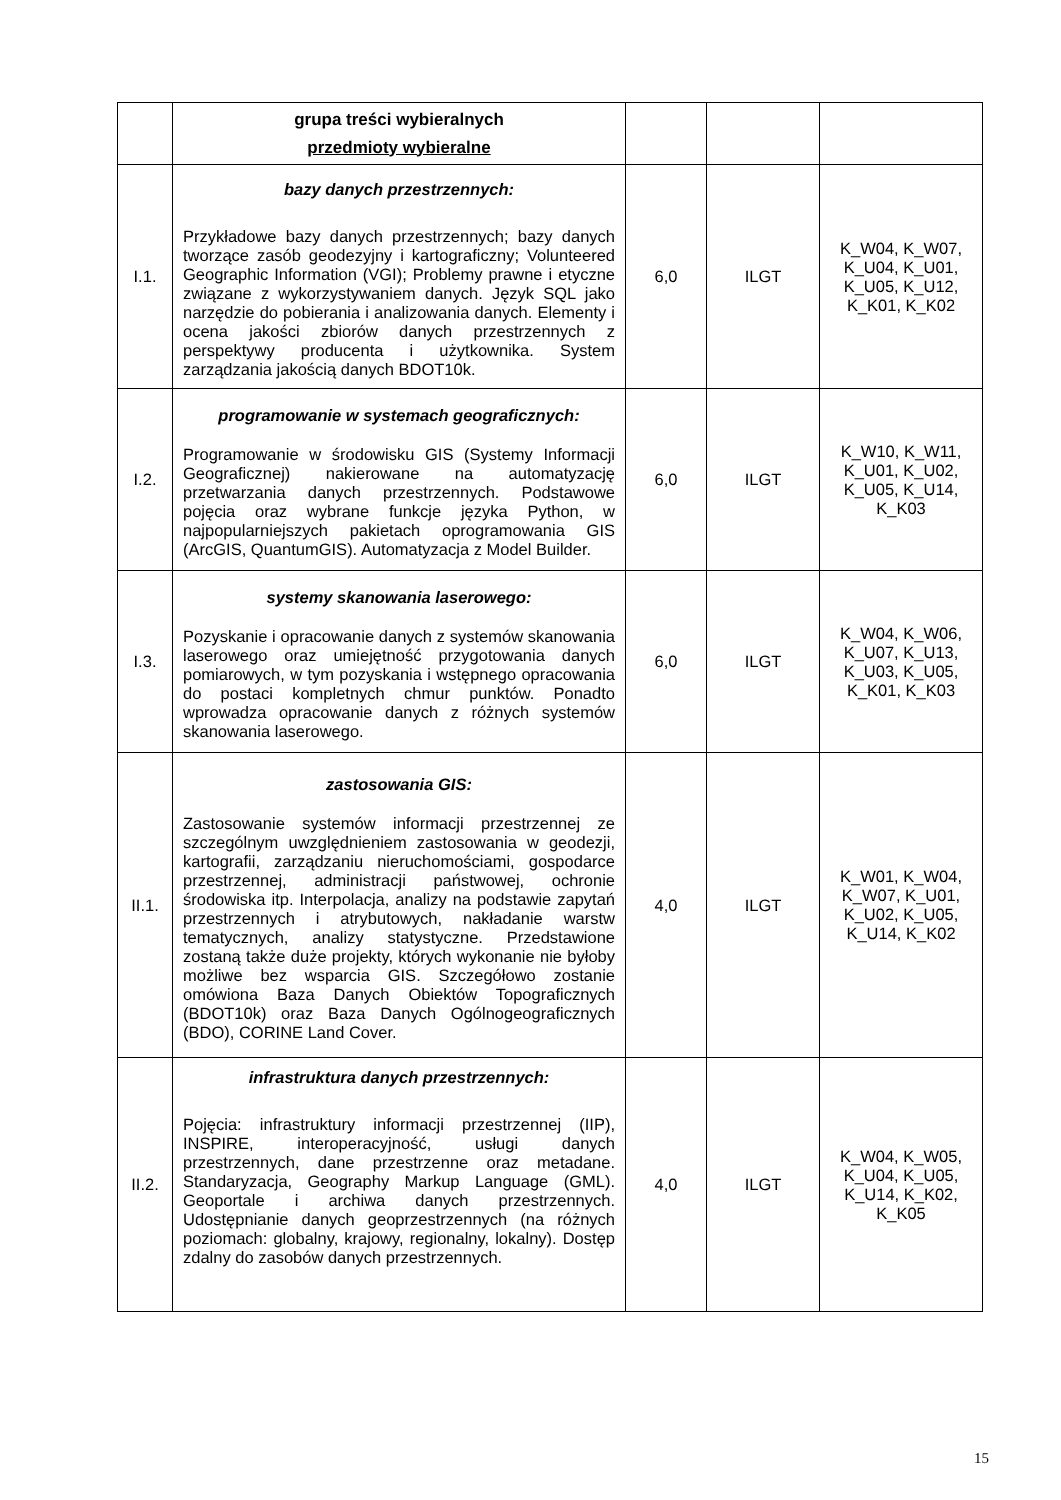| | grupa treści wybieralnych przedmioty wybieralne | | | |
| I.1. | bazy danych przestrzennych: Przykładowe bazy danych przestrzennych; bazy danych tworzące zasób geodezyjny i kartograficzny; Volunteered Geographic Information (VGI); Problemy prawne i etyczne związane z wykorzystywaniem danych. Język SQL jako narzędzie do pobierania i analizowania danych. Elementy i ocena jakości zbiorów danych przestrzennych z perspektywy producenta i użytkownika. System zarządzania jakością danych BDOT10k. | 6,0 | ILGT | K_W04, K_W07, K_U04, K_U01, K_U05, K_U12, K_K01, K_K02 |
| I.2. | programowanie w systemach geograficznych: Programowanie w środowisku GIS (Systemy Informacji Geograficznej) nakierowane na automatyzację przetwarzania danych przestrzennych. Podstawowe pojęcia oraz wybrane funkcje języka Python, w najpopularniejszych pakietach oprogramowania GIS (ArcGIS, QuantumGIS). Automatyzacja z Model Builder. | 6,0 | ILGT | K_W10, K_W11, K_U01, K_U02, K_U05, K_U14, K_K03 |
| I.3. | systemy skanowania laserowego: Pozyskanie i opracowanie danych z systemów skanowania laserowego oraz umiejętność przygotowania danych pomiarowych, w tym pozyskania i wstępnego opracowania do postaci kompletnych chmur punktów. Ponadto wprowadza opracowanie danych z różnych systemów skanowania laserowego. | 6,0 | ILGT | K_W04, K_W06, K_U07, K_U13, K_U03, K_U05, K_K01, K_K03 |
| II.1. | zastosowania GIS: Zastosowanie systemów informacji przestrzennej ze szczególnym uwzględnieniem zastosowania w geodezji, kartografii, zarządzaniu nieruchomościami, gospodarce przestrzennej, administracji państwowej, ochronie środowiska itp. Interpolacja, analizy na podstawie zapytań przestrzennych i atrybutowych, nakładanie warstw tematycznych, analizy statystyczne. Przedstawione zostaną także duże projekty, których wykonanie nie byłoby możliwe bez wsparcia GIS. Szczegółowo zostanie omówiona Baza Danych Obiektów Topograficznych (BDOT10k) oraz Baza Danych Ogólnogeograficznych (BDO), CORINE Land Cover. | 4,0 | ILGT | K_W01, K_W04, K_W07, K_U01, K_U02, K_U05, K_U14, K_K02 |
| II.2. | infrastruktura danych przestrzennych: Pojęcia: infrastruktury informacji przestrzennej (IIP), INSPIRE, interoperacyjność, usługi danych przestrzennych, dane przestrzenne oraz metadane. Standaryzacja, Geography Markup Language (GML). Geoportale i archiwa danych przestrzennych. Udostępnianie danych geoprzestrzennych (na różnych poziomach: globalny, krajowy, regionalny, lokalny). Dostęp zdalny do zasobów danych przestrzennych. | 4,0 | ILGT | K_W04, K_W05, K_U04, K_U05, K_U14, K_K02, K_K05 |
15